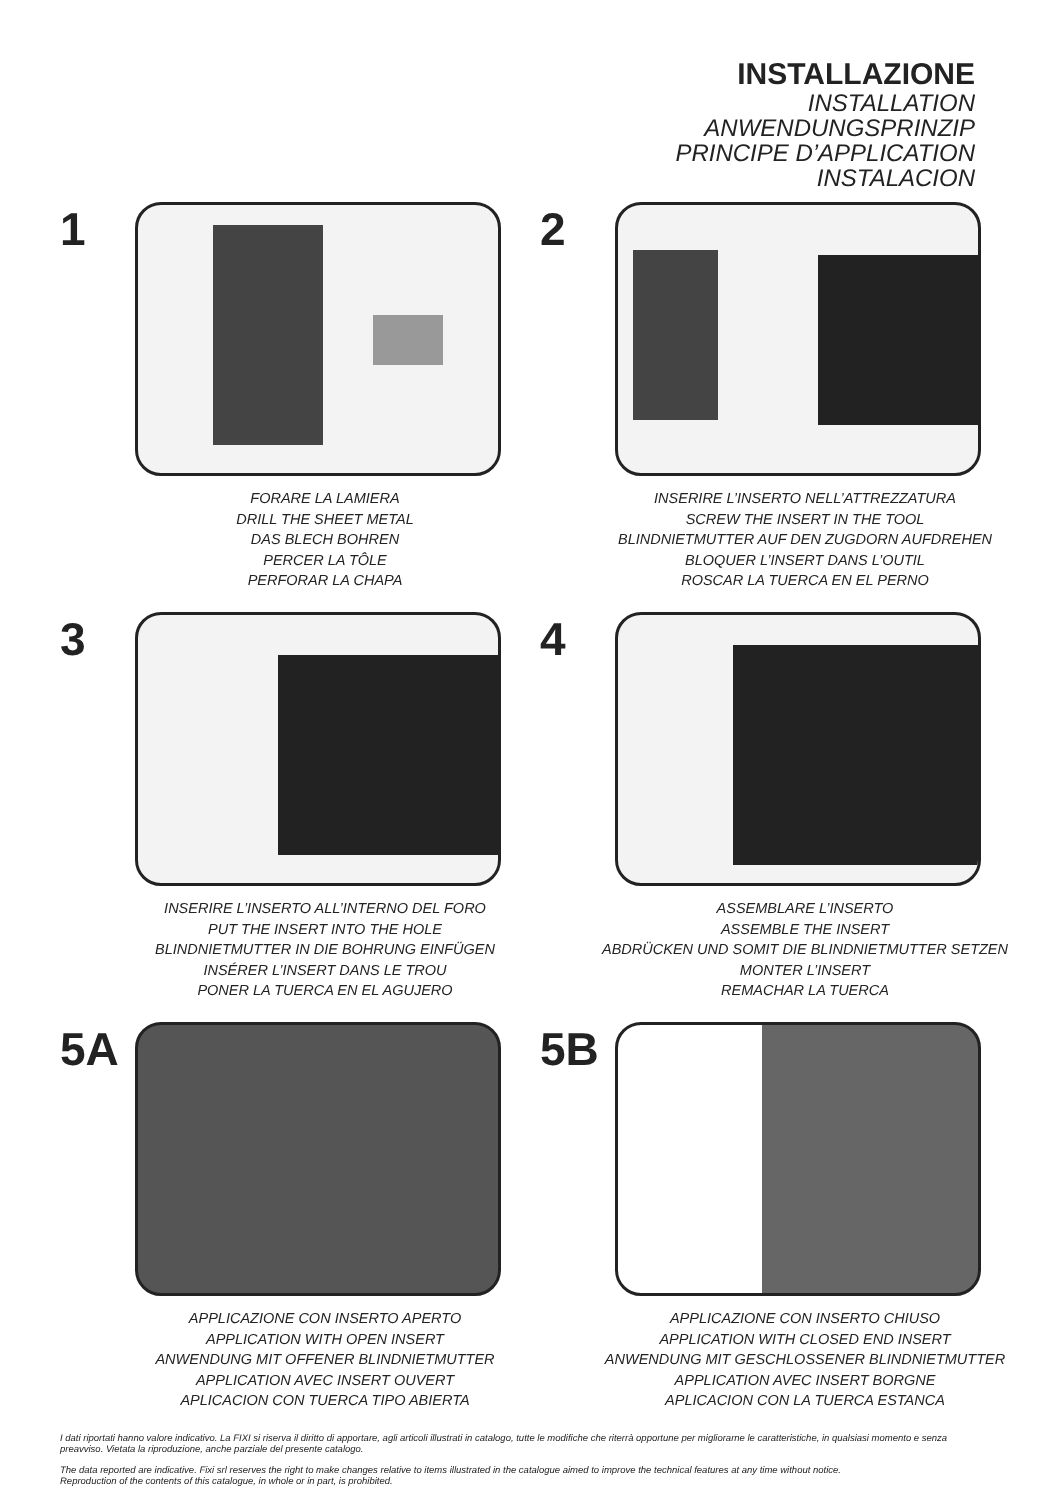INSTALLAZIONE
INSTALLATION
ANWENDUNGSPRINZIP
PRINCIPE D’APPLICATION
INSTALACION
1
FORARE LA LAMIERA
DRILL THE SHEET METAL
DAS BLECH BOHREN
PERCER LA TÔLE
PERFORAR LA CHAPA
2
INSERIRE L’INSERTO NELL’ATTREZZATURA
SCREW THE INSERT IN THE TOOL
BLINDNIETMUTTER AUF DEN ZUGDORN AUFDREHEN
BLOQUER L’INSERT DANS L’OUTIL
ROSCAR LA TUERCA EN EL PERNO
3
INSERIRE L’INSERTO ALL’INTERNO DEL FORO
PUT THE INSERT INTO THE HOLE
BLINDNIETMUTTER IN DIE BOHRUNG EINFÜGEN
INSÉRER L’INSERT DANS LE TROU
PONER LA TUERCA EN EL AGUJERO
4
ASSEMBLARE L’INSERTO
ASSEMBLE THE INSERT
ABDRÜCKEN UND SOMIT DIE BLINDNIETMUTTER SETZEN
MONTER L’INSERT
REMACHAR LA TUERCA
5A
APPLICAZIONE CON INSERTO APERTO
APPLICATION WITH OPEN INSERT
ANWENDUNG MIT OFFENER BLINDNIETMUTTER
APPLICATION AVEC INSERT OUVERT
APLICACION CON TUERCA TIPO ABIERTA
5B
APPLICAZIONE CON INSERTO CHIUSO
APPLICATION WITH CLOSED END INSERT
ANWENDUNG MIT GESCHLOSSENER BLINDNIETMUTTER
APPLICATION AVEC INSERT BORGNE
APLICACION CON LA TUERCA ESTANCA
I dati riportati hanno valore indicativo. La FIXI si riserva il diritto di apportare, agli articoli illustrati in catalogo, tutte le modifiche che riterrà opportune per migliorarne le caratteristiche, in qualsiasi momento e senza preavviso. Vietata la riproduzione, anche parziale del presente catalogo.
The data reported are indicative. Fixi srl reserves the right to make changes relative to items illustrated in the catalogue aimed to improve the technical features at any time without notice.
Reproduction of the contents of this catalogue, in whole or in part, is prohibited.